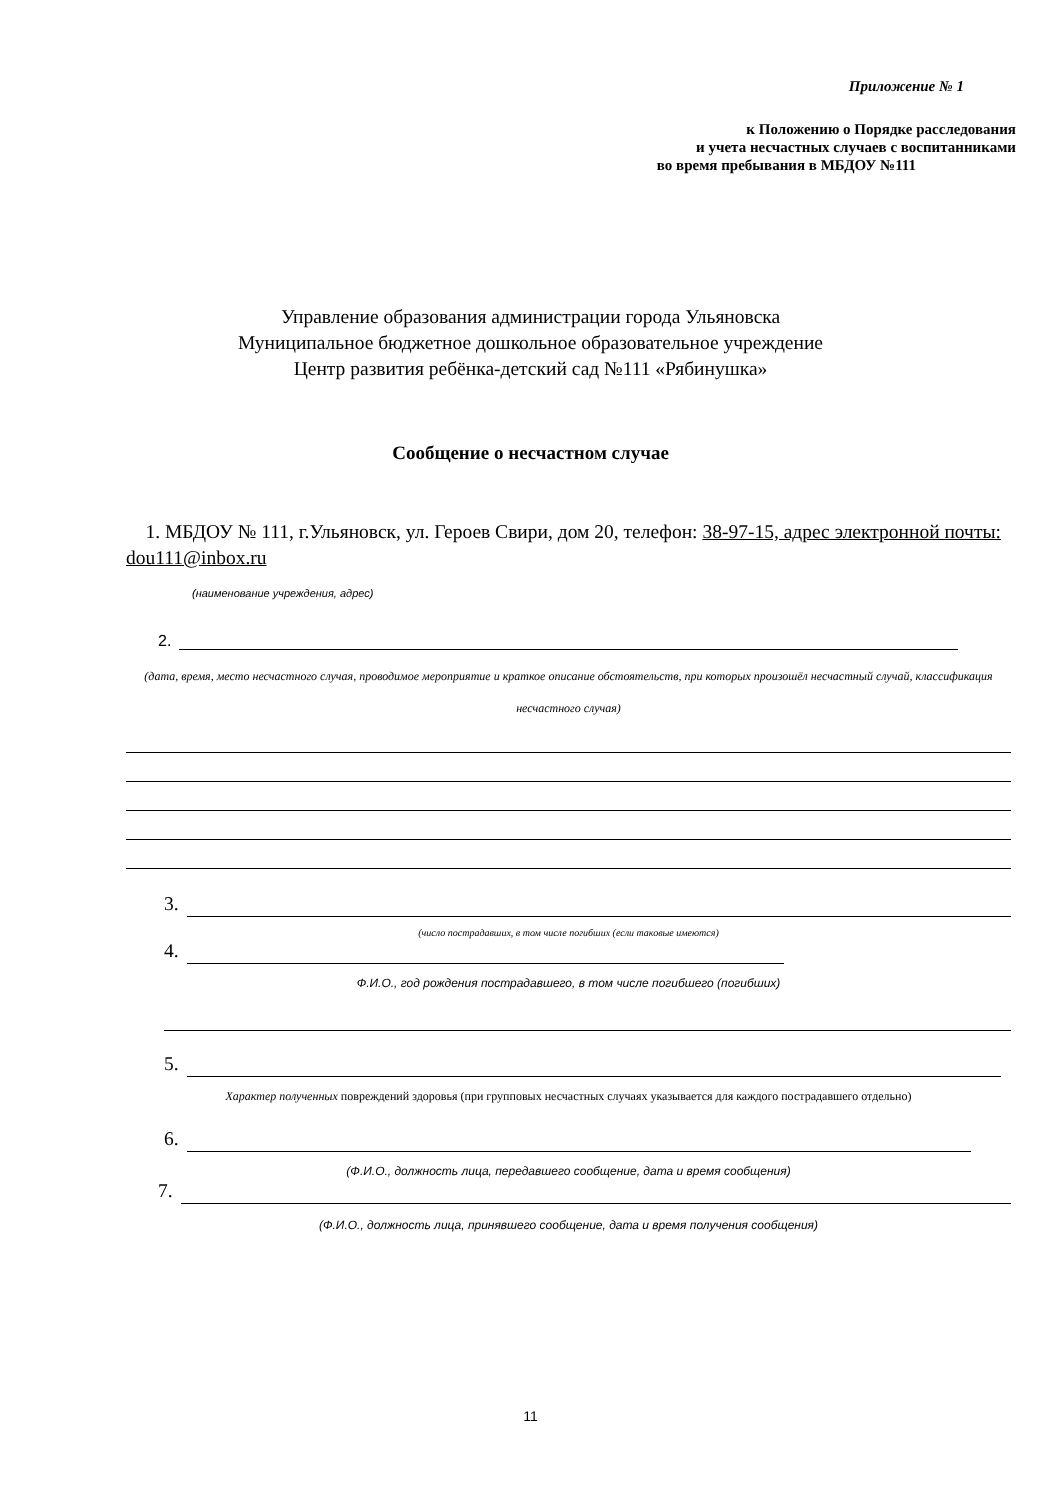Приложение № 1
к Положению о Порядке расследования
и учета несчастных случаев с воспитанниками
во время пребывания в МБДОУ №111
Управление образования администрации города Ульяновска
Муниципальное бюджетное дошкольное образовательное учреждение
Центр развития ребёнка-детский сад №111 «Рябинушка»
Сообщение о несчастном случае
1. МБДОУ № 111, г.Ульяновск, ул. Героев Свири, дом 20, телефон: 38-97-15, адрес электронной почты: dou111@inbox.ru
(наименование учреждения, адрес)
2.
(дата, время, место несчастного случая, проводимое мероприятие и краткое описание обстоятельств, при которых произошёл несчастный случай, классификация несчастного случая)
3.
(число пострадавших, в том числе погибших (если таковые имеются)
4.
Ф.И.О., год рождения пострадавшего, в том числе погибшего (погибших)
5.
Характер полученных повреждений здоровья (при групповых несчастных случаях указывается для каждого пострадавшего отдельно)
6.
(Ф.И.О., должность лица, передавшего сообщение, дата и время сообщения)
7.
(Ф.И.О., должность лица, принявшего сообщение, дата и время получения сообщения)
11